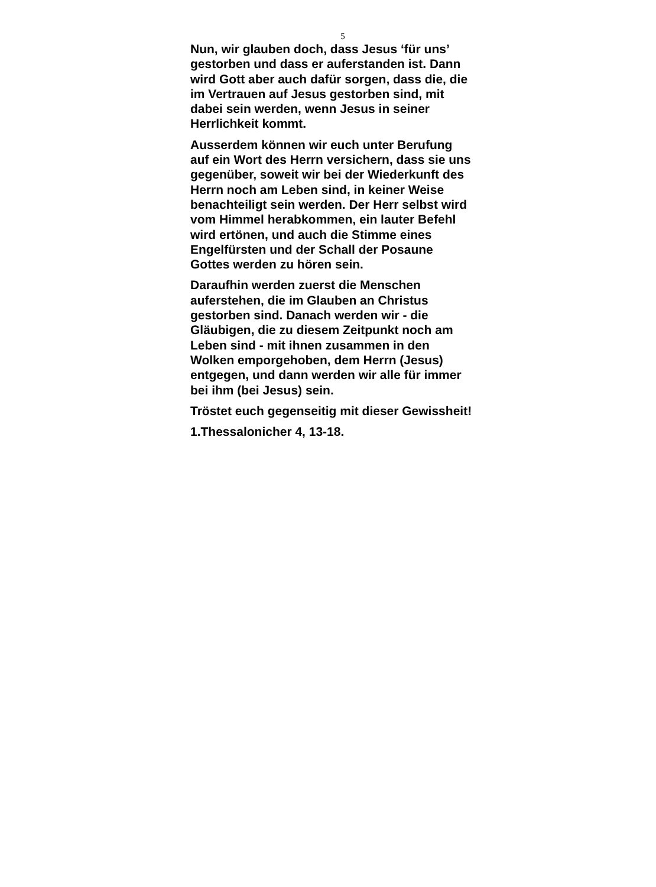5
Nun, wir glauben doch, dass Jesus ‘für uns’ gestorben und dass er auferstanden ist. Dann wird Gott aber auch dafür sorgen, dass die, die im Vertrauen auf Jesus gestorben sind, mit dabei sein werden, wenn Jesus in seiner Herrlichkeit kommt.
Ausserdem können wir euch unter Berufung auf ein Wort des Herrn versichern, dass sie uns gegenüber, soweit wir bei der Wiederkunft des Herrn noch am Leben sind, in keiner Weise benachteiligt sein werden. Der Herr selbst wird vom Himmel herabkommen, ein lauter Befehl wird ertönen, und auch die Stimme eines Engelfürsten und der Schall der Posaune Gottes werden zu hören sein.
Daraufhin werden zuerst die Menschen auferstehen, die im Glauben an Christus gestorben sind. Danach werden wir - die Gläubigen, die zu diesem Zeitpunkt noch am Leben sind - mit ihnen zusammen in den Wolken emporgehoben, dem Herrn (Jesus) entgegen, und dann werden wir alle für immer bei ihm (bei Jesus) sein.
Tröstet euch gegenseitig mit dieser Gewissheit!
1.Thessalonicher 4, 13-18.